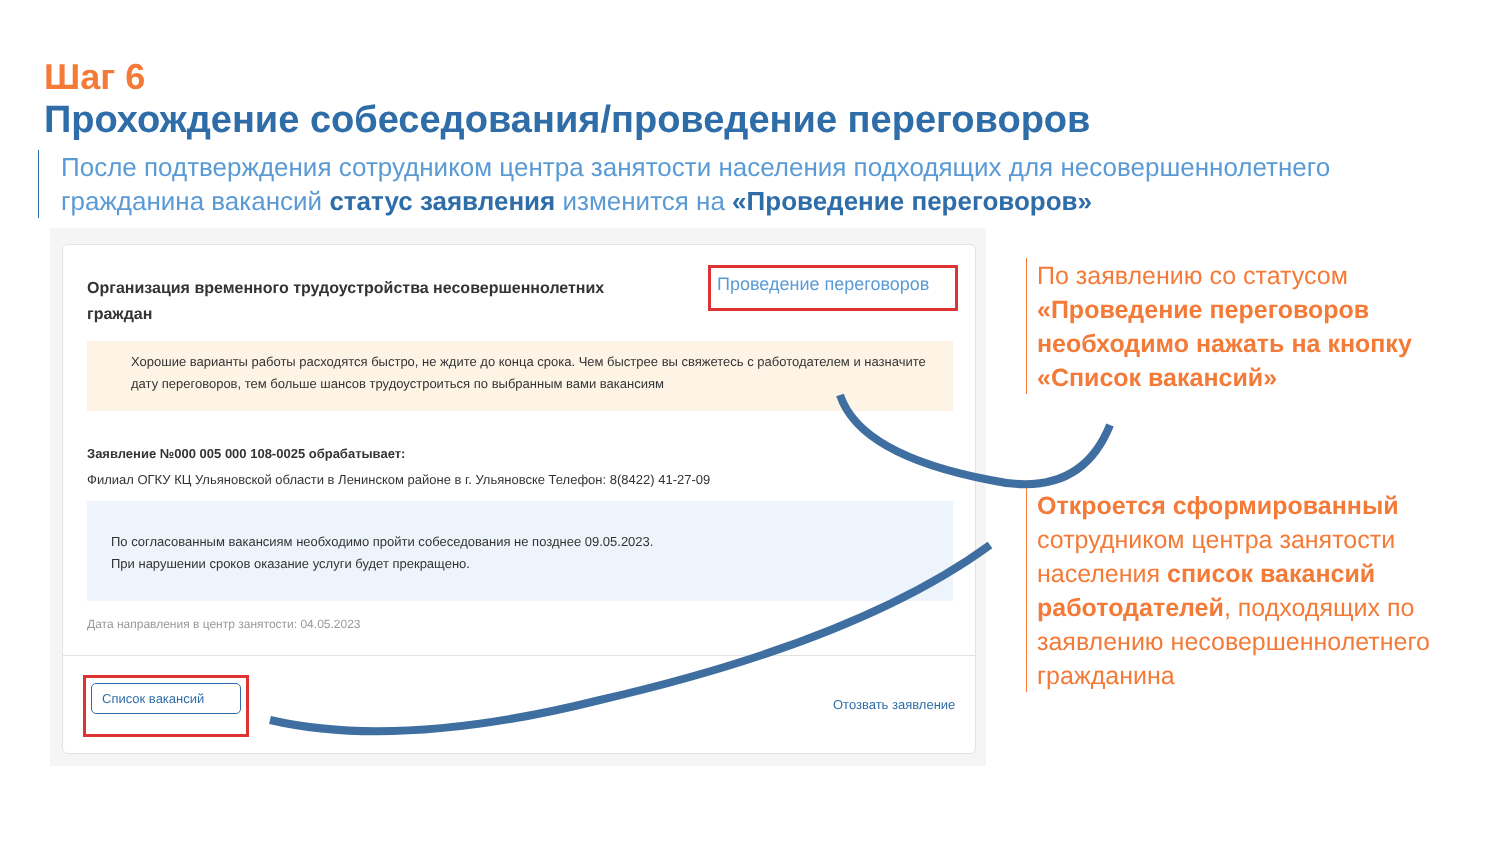Шаг 6
Прохождение собеседования/проведение переговоров
После подтверждения сотрудником центра занятости населения подходящих для несовершеннолетнего гражданина вакансий статус заявления изменится на «Проведение переговоров»
Организация временного трудоустройства несовершеннолетних граждан
Проведение переговоров
Хорошие варианты работы расходятся быстро, не ждите до конца срока. Чем быстрее вы свяжетесь с работодателем и назначите дату переговоров, тем больше шансов трудоустроиться по выбранным вами вакансиям
Заявление №000 005 000 108-0025 обрабатывает:
Филиал ОГКУ КЦ Ульяновской области в Ленинском районе в г. Ульяновске Телефон: 8(8422) 41-27-09
По согласованным вакансиям необходимо пройти собеседования не позднее 09.05.2023.
При нарушении сроков оказание услуги будет прекращено.
Дата направления в центр занятости: 04.05.2023
Список вакансий
Отозвать заявление
По заявлению со статусом «Проведение переговоров необходимо нажать на кнопку «Список вакансий»
Откроется сформированный сотрудником центра занятости населения список вакансий работодателей, подходящих по заявлению несовершеннолетнего гражданина